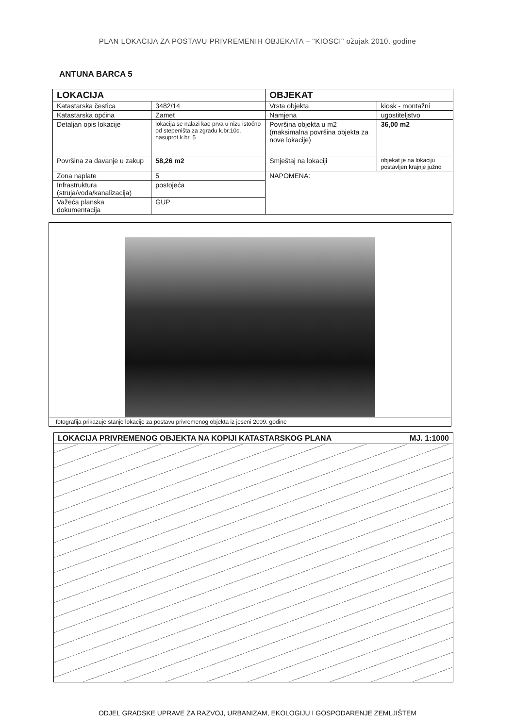PLAN LOKACIJA ZA POSTAVU PRIVREMENIH OBJEKATA – "KIOSCI" ožujak 2010. godine
ANTUNA BARCA 5
| LOKACIJA | | OBJEKAT | |
| --- | --- | --- | --- |
| Katastarska čestica | 3482/14 | Vrsta objekta | kiosk - montažni |
| Katastarska općina | Zamet | Namjena | ugostiteljstvo |
| Detaljan opis lokacije | lokacija se nalazi kao prva u nizu istočno od stepeništa za zgradu k.br.10c, nasuprot k.br. 5 | Površina objekta u m2 (maksimalna površina objekta za nove lokacije) | 36,00 m2 |
| Površina za davanje u zakup | 58,26 m2 | Smještaj na lokaciji | objekat je na lokaciju postavljen krajnje južno |
| Zona naplate | 5 | NAPOMENA: | |
| Infrastruktura (struja/voda/kanalizacija) | postojeća | | |
| Važeća planska dokumentacija | GUP | | |
fotografija prikazuje stanje lokacije za postavu privremenog objekta iz jeseni 2009. godine
LOKACIJA PRIVREMENOG OBJEKTA NA KOPIJI KATASTARSKOG PLANA MJ. 1:1000
ODJEL GRADSKE UPRAVE ZA RAZVOJ, URBANIZAM, EKOLOGIJU I GOSPODARENJE ZEMLJIŠTEM